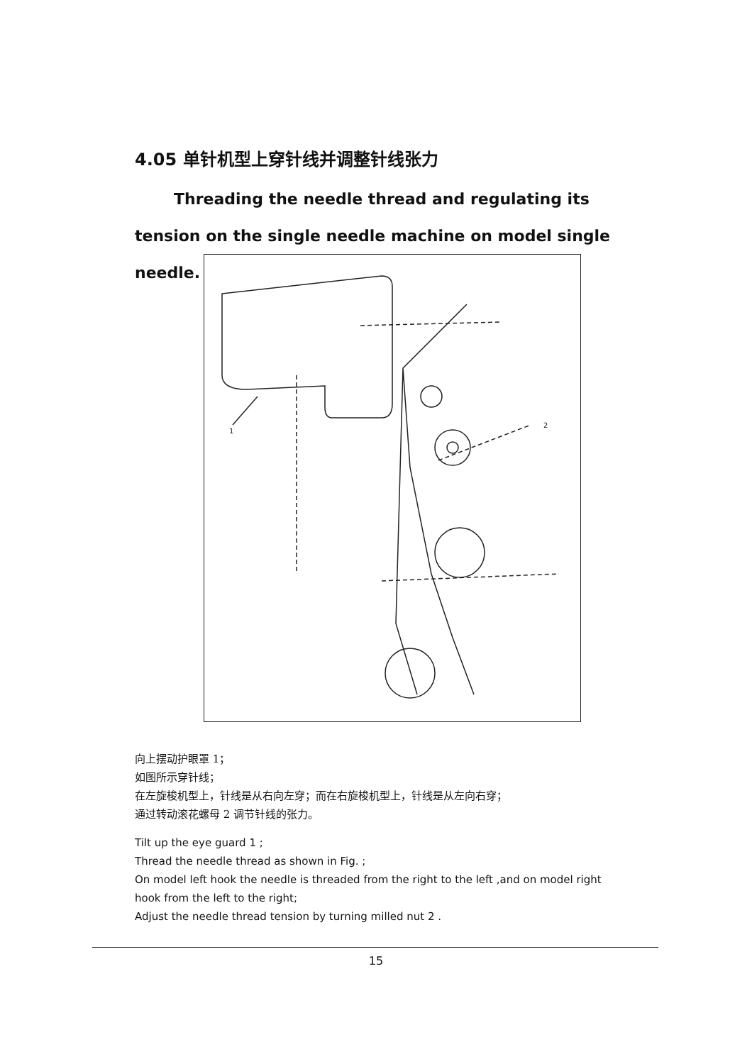4.05 单针机型上穿针线并调整针线张力
Threading the needle thread and regulating its tension on the single needle machine on model single needle.
1
2
向上摆动护眼罩 1；
如图所示穿针线；
在左旋梭机型上，针线是从右向左穿；而在右旋梭机型上，针线是从左向右穿；
通过转动滚花螺母 2 调节针线的张力。
Tilt up the eye guard 1 ;
Thread the needle thread as shown in Fig. ;
On model left hook the needle is threaded from the right to the left ,and on model right hook from the left to the right;
Adjust the needle thread tension by turning milled nut 2 .
15